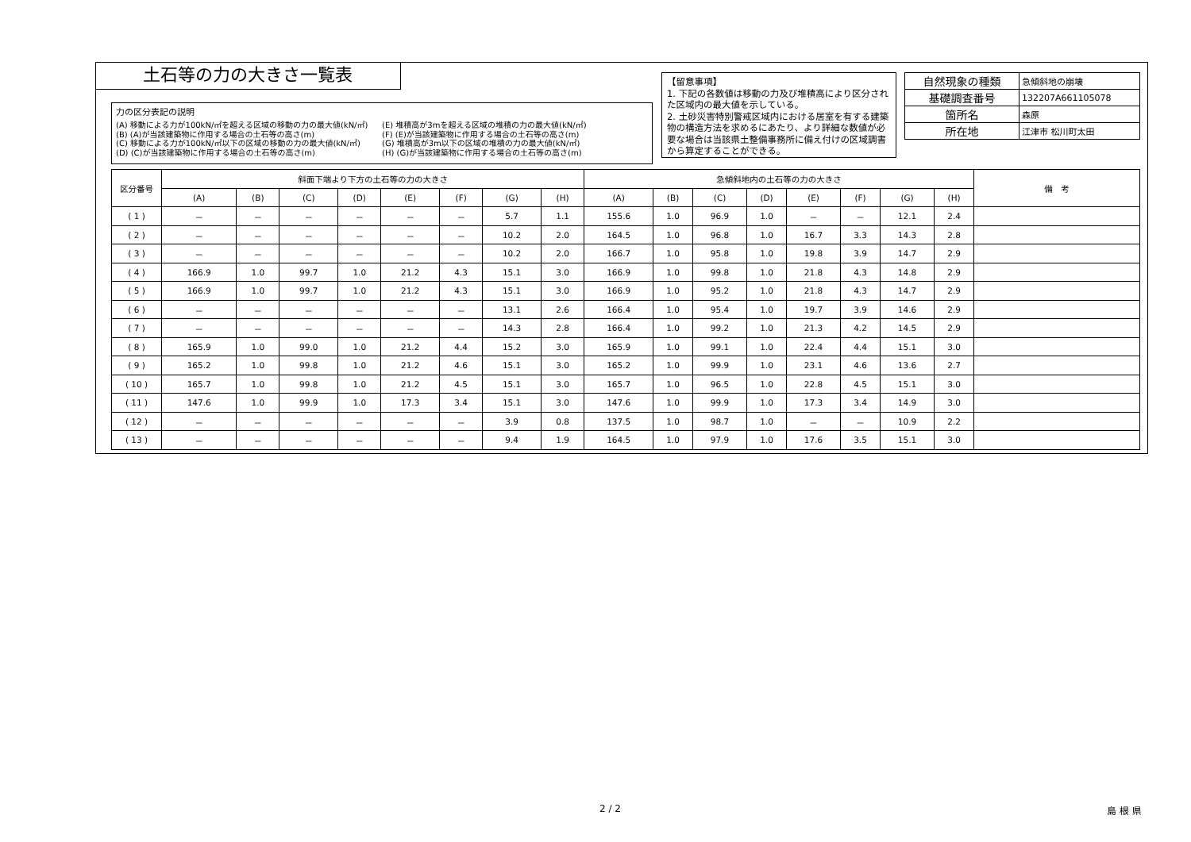土石等の力の大きさ一覧表
力の区分表記の説明
(A) 移動による力が100kN/㎡を超える区域の移動の力の最大値(kN/㎡)
(B) (A)が当該建築物に作用する場合の土石等の高さ(m)
(C) 移動による力が100kN/㎡以下の区域の移動の力の最大値(kN/㎡)
(D) (C)が当該建築物に作用する場合の土石等の高さ(m)
(E) 堆積高が3mを超える区域の堆積の力の最大値(kN/㎡)
(F) (E)が当該建築物に作用する場合の土石等の高さ(m)
(G) 堆積高が3m以下の区域の堆積の力の最大値(kN/㎡)
(H) (G)が当該建築物に作用する場合の土石等の高さ(m)
【留意事項】
1. 下記の各数値は移動の力及び堆積高により区分された区域内の最大値を示している。
2. 土砂災害特別警戒区域内における居室を有する建築物の構造方法を求めるにあたり、より詳細な数値が必要な場合は当該県土整備事務所に備え付けの区域調書から算定することができる。
| 自然現象の種類 | 急傾斜地の崩壊 |
| 基礎調査番号 | 132207A661105078 |
| 箇所名 | 森原 |
| 所在地 | 江津市 松川町太田 |
| 区分番号 | 斜面下端より下方の土石等の力の大きさ | | | | | | | | 急傾斜地内の土石等の力の大きさ | | | | | | | | 備 考 |
| --- | --- | --- | --- | --- | --- | --- | --- | --- | --- | --- | --- | --- | --- | --- | --- | --- | --- |
| | (A) | (B) | (C) | (D) | (E) | (F) | (G) | (H) | (A) | (B) | (C) | (D) | (E) | (F) | (G) | (H) | |
| ( 1 ) | － | － | － | － | － | － | 5.7 | 1.1 | 155.6 | 1.0 | 96.9 | 1.0 | － | － | 12.1 | 2.4 | |
| ( 2 ) | － | － | － | － | － | － | 10.2 | 2.0 | 164.5 | 1.0 | 96.8 | 1.0 | 16.7 | 3.3 | 14.3 | 2.8 | |
| ( 3 ) | － | － | － | － | － | － | 10.2 | 2.0 | 166.7 | 1.0 | 95.8 | 1.0 | 19.8 | 3.9 | 14.7 | 2.9 | |
| ( 4 ) | 166.9 | 1.0 | 99.7 | 1.0 | 21.2 | 4.3 | 15.1 | 3.0 | 166.9 | 1.0 | 99.8 | 1.0 | 21.8 | 4.3 | 14.8 | 2.9 | |
| ( 5 ) | 166.9 | 1.0 | 99.7 | 1.0 | 21.2 | 4.3 | 15.1 | 3.0 | 166.9 | 1.0 | 95.2 | 1.0 | 21.8 | 4.3 | 14.7 | 2.9 | |
| ( 6 ) | － | － | － | － | － | － | 13.1 | 2.6 | 166.4 | 1.0 | 95.4 | 1.0 | 19.7 | 3.9 | 14.6 | 2.9 | |
| ( 7 ) | － | － | － | － | － | － | 14.3 | 2.8 | 166.4 | 1.0 | 99.2 | 1.0 | 21.3 | 4.2 | 14.5 | 2.9 | |
| ( 8 ) | 165.9 | 1.0 | 99.0 | 1.0 | 21.2 | 4.4 | 15.2 | 3.0 | 165.9 | 1.0 | 99.1 | 1.0 | 22.4 | 4.4 | 15.1 | 3.0 | |
| ( 9 ) | 165.2 | 1.0 | 99.8 | 1.0 | 21.2 | 4.6 | 15.1 | 3.0 | 165.2 | 1.0 | 99.9 | 1.0 | 23.1 | 4.6 | 13.6 | 2.7 | |
| ( 10 ) | 165.7 | 1.0 | 99.8 | 1.0 | 21.2 | 4.5 | 15.1 | 3.0 | 165.7 | 1.0 | 96.5 | 1.0 | 22.8 | 4.5 | 15.1 | 3.0 | |
| ( 11 ) | 147.6 | 1.0 | 99.9 | 1.0 | 17.3 | 3.4 | 15.1 | 3.0 | 147.6 | 1.0 | 99.9 | 1.0 | 17.3 | 3.4 | 14.9 | 3.0 | |
| ( 12 ) | － | － | － | － | － | － | 3.9 | 0.8 | 137.5 | 1.0 | 98.7 | 1.0 | － | － | 10.9 | 2.2 | |
| ( 13 ) | － | － | － | － | － | － | 9.4 | 1.9 | 164.5 | 1.0 | 97.9 | 1.0 | 17.6 | 3.5 | 15.1 | 3.0 | |
2 / 2 島 根 県